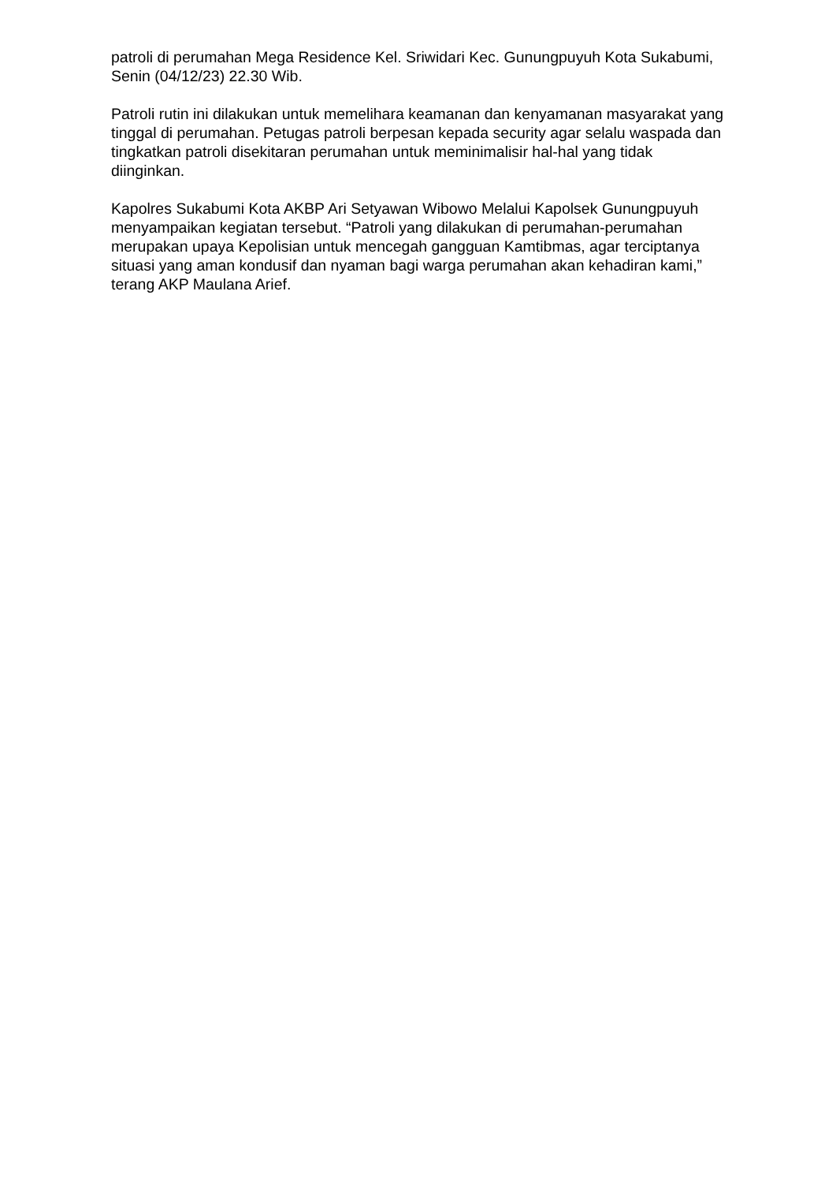patroli di perumahan Mega Residence Kel. Sriwidari Kec. Gunungpuyuh Kota Sukabumi, Senin (04/12/23) 22.30 Wib.
Patroli rutin ini dilakukan untuk memelihara keamanan dan kenyamanan masyarakat yang tinggal di perumahan. Petugas patroli berpesan kepada security agar selalu waspada dan tingkatkan patroli disekitaran perumahan untuk meminimalisir hal-hal yang tidak diinginkan.
Kapolres Sukabumi Kota AKBP Ari Setyawan Wibowo Melalui Kapolsek Gunungpuyuh menyampaikan kegiatan tersebut. “Patroli yang dilakukan di perumahan-perumahan merupakan upaya Kepolisian untuk mencegah gangguan Kamtibmas, agar terciptanya situasi yang aman kondusif dan nyaman bagi warga perumahan akan kehadiran kami,” terang AKP Maulana Arief.